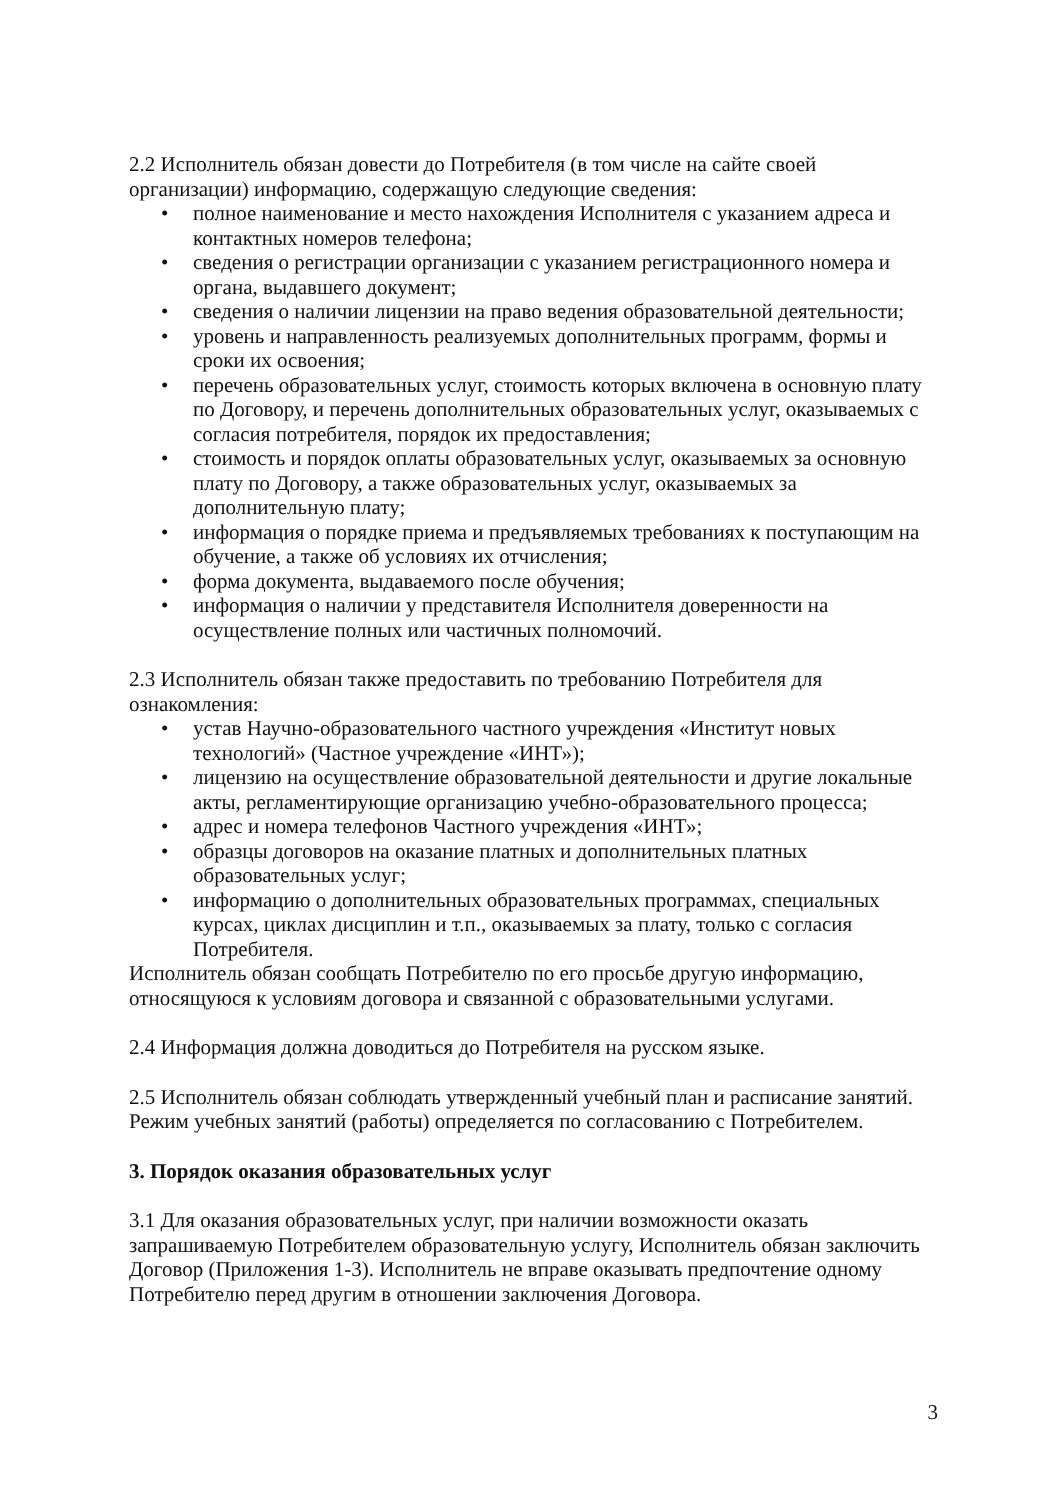2.2 Исполнитель обязан довести до Потребителя (в том числе на сайте своей организации) информацию, содержащую следующие сведения:
• полное наименование и место нахождения Исполнителя с указанием адреса и контактных номеров телефона;
• сведения о регистрации организации с указанием регистрационного номера и органа, выдавшего документ;
• сведения о наличии лицензии на право ведения образовательной деятельности;
• уровень и направленность реализуемых дополнительных программ, формы и сроки их освоения;
• перечень образовательных услуг, стоимость которых включена в основную плату по Договору, и перечень дополнительных образовательных услуг, оказываемых с согласия потребителя, порядок их предоставления;
• стоимость и порядок оплаты образовательных услуг, оказываемых за основную плату по Договору, а также образовательных услуг, оказываемых за дополнительную плату;
• информация о порядке приема и предъявляемых требованиях к поступающим на обучение, а также об условиях их отчисления;
• форма документа, выдаваемого после обучения;
• информация о наличии у представителя Исполнителя доверенности на осуществление полных или частичных полномочий.
2.3 Исполнитель обязан также предоставить по требованию Потребителя для ознакомления:
• устав Научно-образовательного частного учреждения «Институт новых технологий» (Частное учреждение «ИНТ»);
• лицензию на осуществление образовательной деятельности и другие локальные акты, регламентирующие организацию учебно-образовательного процесса;
• адрес и номера телефонов Частного учреждения «ИНТ»;
• образцы договоров на оказание платных и дополнительных платных образовательных услуг;
• информацию о дополнительных образовательных программах, специальных курсах, циклах дисциплин и т.п., оказываемых за плату, только с согласия Потребителя.
Исполнитель обязан сообщать Потребителю по его просьбе другую информацию, относящуюся к условиям договора и связанной с образовательными услугами.
2.4 Информация должна доводиться до Потребителя на русском языке.
2.5 Исполнитель обязан соблюдать утвержденный учебный план и расписание занятий. Режим учебных занятий (работы) определяется по согласованию с Потребителем.
3. Порядок оказания образовательных услуг
3.1 Для оказания образовательных услуг, при наличии возможности оказать запрашиваемую Потребителем образовательную услугу, Исполнитель обязан заключить Договор (Приложения 1-3). Исполнитель не вправе оказывать предпочтение одному Потребителю перед другим в отношении заключения Договора.
3